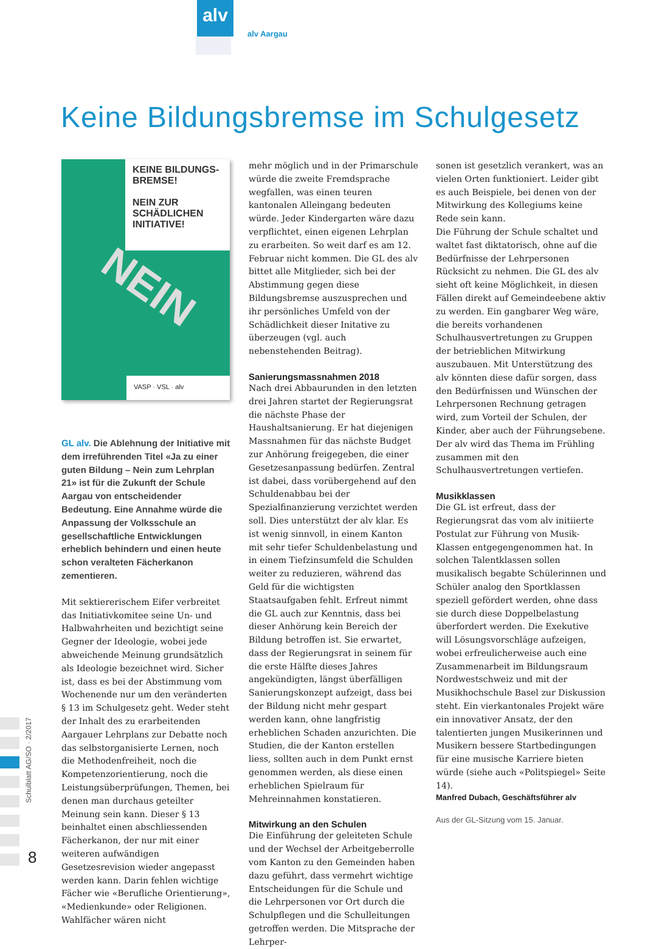alv
alv Aargau
Keine Bildungsbremse im Schulgesetz
KEINE BILDUNGS-BREMSE!
NEIN ZUR SCHÄDLICHEN INITIATIVE!
NEIN
VASP · VSL · alv
GL alv. Die Ablehnung der Initiative mit dem irreführenden Titel «Ja zu einer guten Bildung – Nein zum Lehrplan 21» ist für die Zukunft der Schule Aargau von entscheidender Bedeutung. Eine Annahme würde die Anpassung der Volksschule an gesellschaftliche Entwicklungen erheblich behindern und einen heute schon veralteten Fächerkanon zementieren.
Mit sektiererischem Eifer verbreitet das Initiativkomitee seine Un- und Halbwahrheiten und bezichtigt seine Gegner der Ideologie, wobei jede abweichende Meinung grundsätzlich als Ideologie bezeichnet wird. Sicher ist, dass es bei der Abstimmung vom Wochenende nur um den veränderten § 13 im Schulgesetz geht. Weder steht der Inhalt des zu erarbeitenden Aargauer Lehrplans zur Debatte noch das selbstorganisierte Lernen, noch die Methodenfreiheit, noch die Kompetenzorientierung, noch die Leistungsüberprüfungen, Themen, bei denen man durchaus geteilter Meinung sein kann. Dieser § 13 beinhaltet einen abschliessenden Fächerkanon, der nur mit einer weiteren aufwändigen Gesetzesrevision wieder angepasst werden kann. Darin fehlen wichtige Fächer wie «Berufliche Orientierung», «Medienkunde» oder Religionen. Wahlfächer wären nicht
mehr möglich und in der Primarschule würde die zweite Fremdsprache wegfallen, was einen teuren kantonalen Alleingang bedeuten würde. Jeder Kindergarten wäre dazu verpflichtet, einen eigenen Lehrplan zu erarbeiten. So weit darf es am 12. Februar nicht kommen. Die GL des alv bittet alle Mitglieder, sich bei der Abstimmung gegen diese Bildungsbremse auszusprechen und ihr persönliches Umfeld von der Schädlichkeit dieser Initative zu überzeugen (vgl. auch nebenstehenden Beitrag).
Sanierungsmassnahmen 2018
Nach drei Abbaurunden in den letzten drei Jahren startet der Regierungsrat die nächste Phase der Haushaltsanierung. Er hat diejenigen Massnahmen für das nächste Budget zur Anhörung freigegeben, die einer Gesetzesanpassung bedürfen. Zentral ist dabei, dass vorübergehend auf den Schuldenabbau bei der Spezialfinanzierung verzichtet werden soll. Dies unterstützt der alv klar. Es ist wenig sinnvoll, in einem Kanton mit sehr tiefer Schuldenbelastung und in einem Tiefzinsumfeld die Schulden weiter zu reduzieren, während das Geld für die wichtigsten Staatsaufgaben fehlt. Erfreut nimmt die GL auch zur Kenntnis, dass bei dieser Anhörung kein Bereich der Bildung betroffen ist. Sie erwartet, dass der Regierungsrat in seinem für die erste Hälfte dieses Jahres angekündigten, längst überfälligen Sanierungskonzept aufzeigt, dass bei der Bildung nicht mehr gespart werden kann, ohne langfristig erheblichen Schaden anzurichten. Die Studien, die der Kanton erstellen liess, sollten auch in dem Punkt ernst genommen werden, als diese einen erheblichen Spielraum für Mehreinnahmen konstatieren.
Mitwirkung an den Schulen
Die Einführung der geleiteten Schule und der Wechsel der Arbeitgeberrolle vom Kanton zu den Gemeinden haben dazu geführt, dass vermehrt wichtige Entscheidungen für die Schule und die Lehrpersonen vor Ort durch die Schulpflegen und die Schulleitungen getroffen werden. Die Mitsprache der Lehrper-
sonen ist gesetzlich verankert, was an vielen Orten funktioniert. Leider gibt es auch Beispiele, bei denen von der Mitwirkung des Kollegiums keine Rede sein kann.
Die Führung der Schule schaltet und waltet fast diktatorisch, ohne auf die Bedürfnisse der Lehrpersonen Rücksicht zu nehmen. Die GL des alv sieht oft keine Möglichkeit, in diesen Fällen direkt auf Gemeindeebene aktiv zu werden. Ein gangbarer Weg wäre, die bereits vorhandenen Schulhausvertretungen zu Gruppen der betrieblichen Mitwirkung auszubauen. Mit Unterstützung des alv könnten diese dafür sorgen, dass den Bedürfnissen und Wünschen der Lehrpersonen Rechnung getragen wird, zum Vorteil der Schulen, der Kinder, aber auch der Führungsebene. Der alv wird das Thema im Frühling zusammen mit den Schulhausvertretungen vertiefen.
Musikklassen
Die GL ist erfreut, dass der Regierungsrat das vom alv initiierte Postulat zur Führung von Musik-Klassen entgegengenommen hat. In solchen Talentklassen sollen musikalisch begabte Schülerinnen und Schüler analog den Sportklassen speziell gefördert werden, ohne dass sie durch diese Doppelbelastung überfordert werden. Die Exekutive will Lösungsvorschläge aufzeigen, wobei erfreulicherweise auch eine Zusammenarbeit im Bildungsraum Nordwestschweiz und mit der Musikhochschule Basel zur Diskussion steht. Ein vierkantonales Projekt wäre ein innovativer Ansatz, der den talentierten jungen Musikerinnen und Musikern bessere Startbedingungen für eine musische Karriere bieten würde (siehe auch «Politspiegel» Seite 14).
Manfred Dubach, Geschäftsführer alv
Aus der GL-Sitzung vom 15. Januar.
Schulblatt AG/SO · 2/2017
8